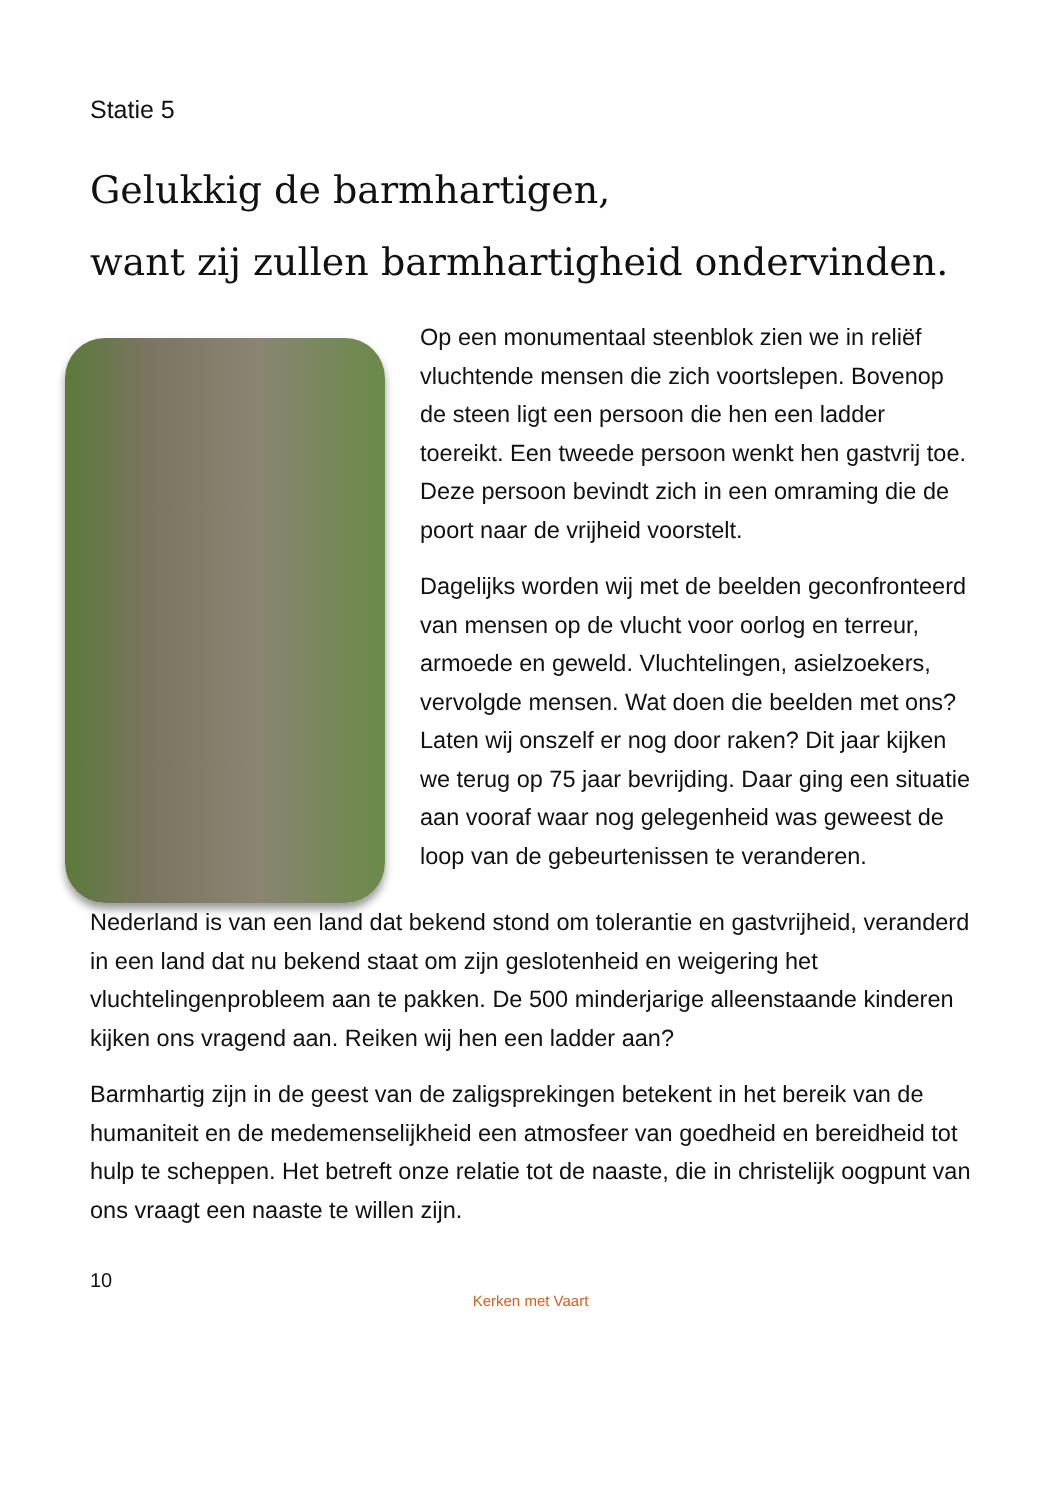Statie 5
Gelukkig de barmhartigen,
want zij zullen barmhartigheid ondervinden.
Op een monumentaal steenblok zien we in reliëf vluchtende mensen die zich voortslepen. Bovenop de steen ligt een persoon die hen een ladder toereikt. Een tweede persoon wenkt hen gastvrij toe. Deze persoon bevindt zich in een omraming die de poort naar de vrijheid voorstelt.
Dagelijks worden wij met de beelden geconfronteerd van mensen op de vlucht voor oorlog en terreur, armoede en geweld. Vluchtelingen, asielzoekers, vervolgde mensen. Wat doen die beelden met ons? Laten wij onszelf er nog door raken? Dit jaar kijken we terug op 75 jaar bevrijding. Daar ging een situatie aan vooraf waar nog gelegenheid was geweest de loop van de gebeurtenissen te veranderen.
Nederland is van een land dat bekend stond om tolerantie en gastvrijheid, veranderd in een land dat nu bekend staat om zijn geslotenheid en weigering het vluchtelingenprobleem aan te pakken. De 500 minderjarige alleenstaande kinderen kijken ons vragend aan. Reiken wij hen een ladder aan?
Barmhartig zijn in de geest van de zaligsprekingen betekent in het bereik van de humaniteit en de medemenselijkheid een atmosfeer van goedheid en bereidheid tot hulp te scheppen. Het betreft onze relatie tot de naaste, die in christelijk oogpunt van ons vraagt een naaste te willen zijn.
10
Kerken met Vaart